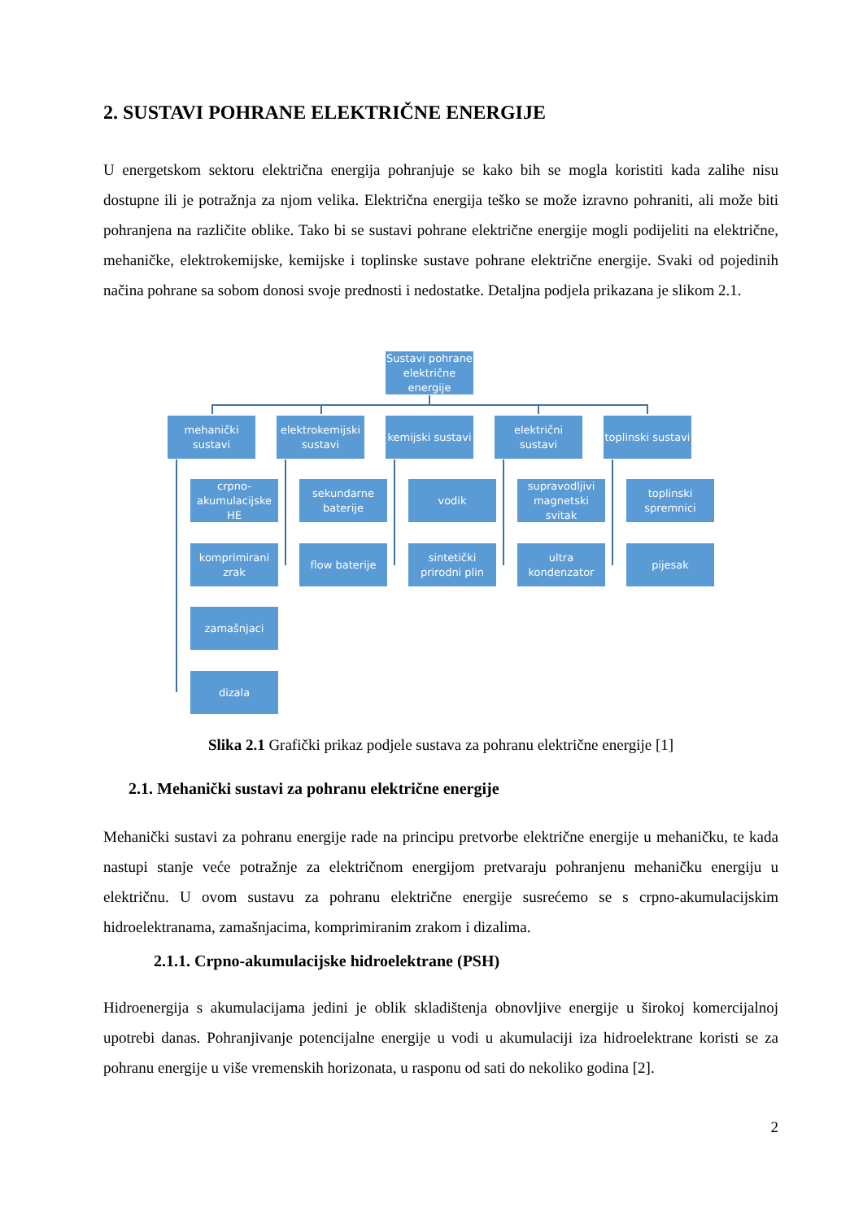2. SUSTAVI POHRANE ELEKTRIČNE ENERGIJE
U energetskom sektoru električna energija pohranjuje se kako bih se mogla koristiti kada zalihe nisu dostupne ili je potražnja za njom velika. Električna energija teško se može izravno pohraniti, ali može biti pohranjena na različite oblike. Tako bi se sustavi pohrane električne energije mogli podijeliti na električne, mehaničke, elektrokemijske, kemijske i toplinske sustave pohrane električne energije. Svaki od pojedinih načina pohrane sa sobom donosi svoje prednosti i nedostatke. Detaljna podjela prikazana je slikom 2.1.
Sustavi pohrane električne energije
mehanički sustavi
elektrokemijski sustavi
kemijski sustavi
električni sustavi
toplinski sustavi
crpno-akumulacijske HE
sekundarne baterije
vodik
supravodljivi magnetski svitak
toplinski spremnici
komprimirani zrak
flow baterije
sintetički prirodni plin
ultra kondenzator
pijesak
zamašnjaci
dizala
Slika 2.1 Grafički prikaz podjele sustava za pohranu električne energije [1]
2.1. Mehanički sustavi za pohranu električne energije
Mehanički sustavi za pohranu energije rade na principu pretvorbe električne energije u mehaničku, te kada nastupi stanje veće potražnje za električnom energijom pretvaraju pohranjenu mehaničku energiju u električnu. U ovom sustavu za pohranu električne energije susrećemo se s crpno-akumulacijskim hidroelektranama, zamašnjacima, komprimiranim zrakom i dizalima.
2.1.1. Crpno-akumulacijske hidroelektrane (PSH)
Hidroenergija s akumulacijama jedini je oblik skladištenja obnovljive energije u širokoj komercijalnoj upotrebi danas. Pohranjivanje potencijalne energije u vodi u akumulaciji iza hidroelektrane koristi se za pohranu energije u više vremenskih horizonata, u rasponu od sati do nekoliko godina [2].
2